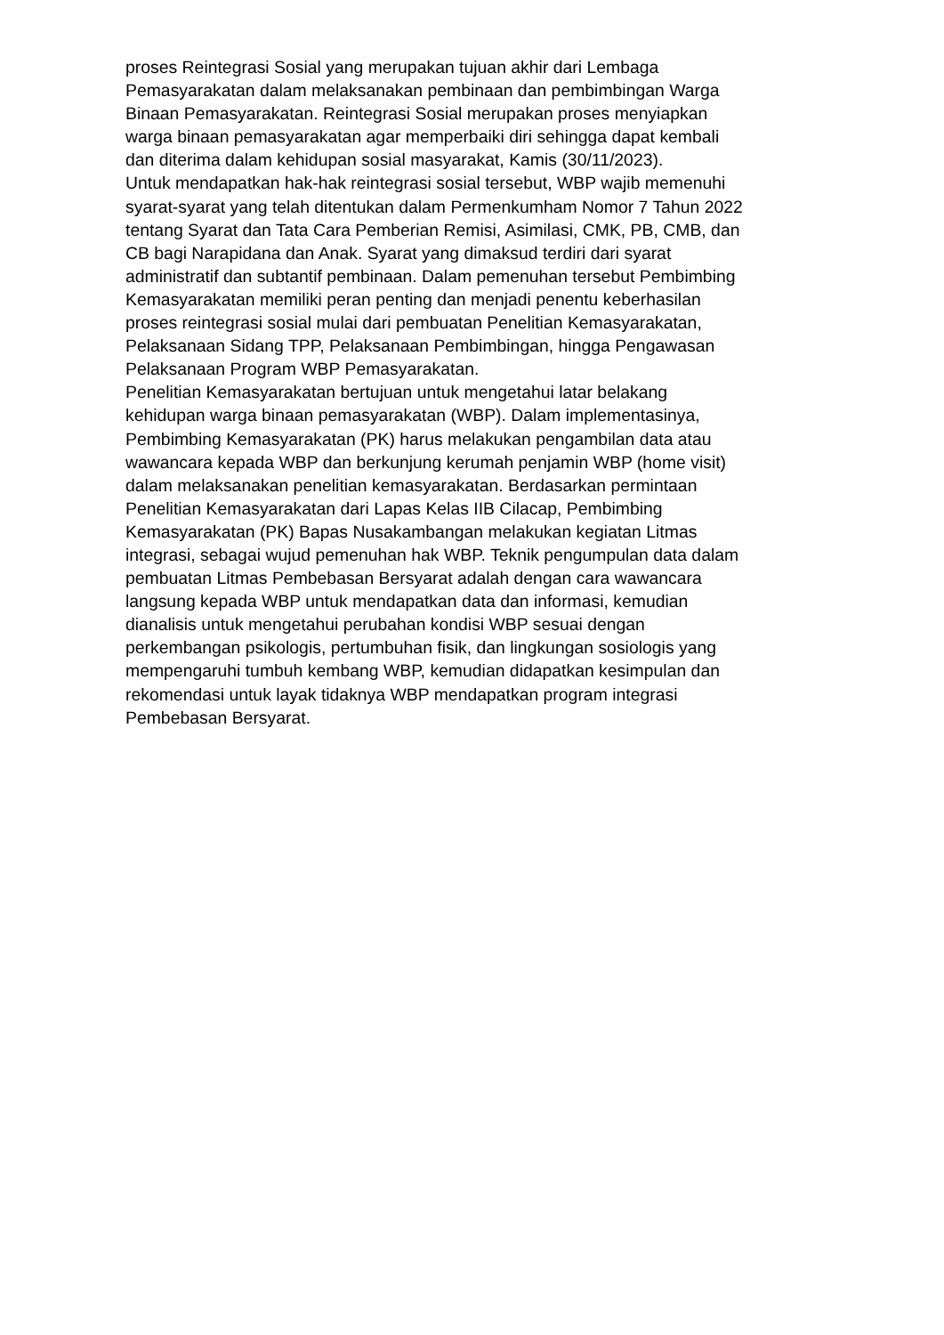proses Reintegrasi Sosial yang merupakan tujuan akhir dari Lembaga
Pemasyarakatan dalam melaksanakan pembinaan dan pembimbingan Warga
Binaan Pemasyarakatan. Reintegrasi Sosial merupakan proses menyiapkan
warga binaan pemasyarakatan agar memperbaiki diri sehingga dapat kembali
dan diterima dalam kehidupan sosial masyarakat, Kamis (30/11/2023).
Untuk mendapatkan hak-hak reintegrasi sosial tersebut, WBP wajib memenuhi
syarat-syarat yang telah ditentukan dalam Permenkumham Nomor 7 Tahun 2022
tentang Syarat dan Tata Cara Pemberian Remisi, Asimilasi, CMK, PB, CMB, dan
CB bagi Narapidana dan Anak. Syarat yang dimaksud terdiri dari syarat
administratif dan subtantif pembinaan. Dalam pemenuhan tersebut Pembimbing
Kemasyarakatan memiliki peran penting dan menjadi penentu keberhasilan
proses reintegrasi sosial mulai dari pembuatan Penelitian Kemasyarakatan,
Pelaksanaan Sidang TPP, Pelaksanaan Pembimbingan, hingga Pengawasan
Pelaksanaan Program WBP Pemasyarakatan.
Penelitian Kemasyarakatan bertujuan untuk mengetahui latar belakang
kehidupan warga binaan pemasyarakatan (WBP). Dalam implementasinya,
Pembimbing Kemasyarakatan (PK) harus melakukan pengambilan data atau
wawancara kepada WBP dan berkunjung kerumah penjamin WBP (home visit)
dalam melaksanakan penelitian kemasyarakatan. Berdasarkan permintaan
Penelitian Kemasyarakatan dari Lapas Kelas IIB Cilacap, Pembimbing
Kemasyarakatan (PK) Bapas Nusakambangan melakukan kegiatan Litmas
integrasi, sebagai wujud pemenuhan hak WBP. Teknik pengumpulan data dalam
pembuatan Litmas Pembebasan Bersyarat adalah dengan cara wawancara
langsung kepada WBP untuk mendapatkan data dan informasi, kemudian
dianalisis untuk mengetahui perubahan kondisi WBP sesuai dengan
perkembangan psikologis, pertumbuhan fisik, dan lingkungan sosiologis yang
mempengaruhi tumbuh kembang WBP, kemudian didapatkan kesimpulan dan
rekomendasi untuk layak tidaknya WBP mendapatkan program integrasi
Pembebasan Bersyarat.